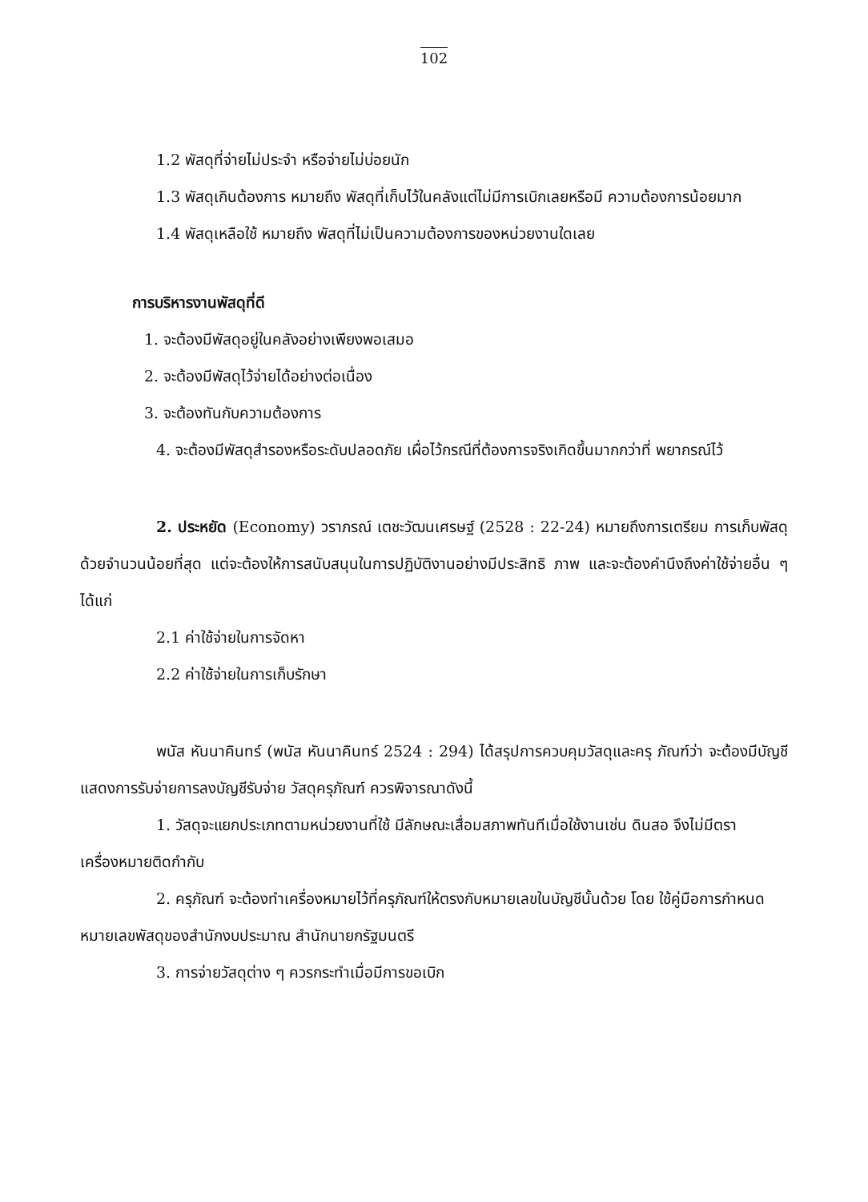102
1.2 พัสดุที่จ่ายไม่ประจำ หรือจ่ายไม่บ่อยนัก
1.3 พัสดุเกินต้องการ หมายถึง พัสดุที่เก็บไว้ในคลังแต่ไม่มีการเบิกเลยหรือมี ความต้องการน้อยมาก
1.4 พัสดุเหลือใช้ หมายถึง พัสดุที่ไม่เป็นความต้องการของหน่วยงานใดเลย
การบริหารงานพัสดุที่ดี
1. จะต้องมีพัสดุอยู่ในคลังอย่างเพียงพอเสมอ
2. จะต้องมีพัสดุไว้จ่ายได้อย่างต่อเนื่อง
3. จะต้องทันกับความต้องการ
4. จะต้องมีพัสดุสำรองหรือระดับปลอดภัย เผื่อไว้กรณีที่ต้องการจริงเกิดขึ้นมากกว่าที่ พยากรณ์ไว้
2. ประหยัด (Economy) วราภรณ์ เตชะวัฒนเศรษฐ์ (2528 : 22-24) หมายถึงการเตรียม การเก็บพัสดุด้วยจำนวนน้อยที่สุด แต่จะต้องให้การสนับสนุนในการปฏิบัติงานอย่างมีประสิทธิ ภาพ และจะต้องคำนึงถึงค่าใช้จ่ายอื่น ๆ ได้แก่
2.1 ค่าใช้จ่ายในการจัดหา
2.2 ค่าใช้จ่ายในการเก็บรักษา
พนัส หันนาคินทร์ (พนัส หันนาคินทร์ 2524 : 294) ได้สรุปการควบคุมวัสดุและครุ ภัณฑ์ว่า จะต้องมีบัญชีแสดงการรับจ่ายการลงบัญชีรับจ่าย วัสดุครุภัณฑ์ ควรพิจารณาดังนี้
1. วัสดุจะแยกประเภทตามหน่วยงานที่ใช้ มีลักษณะเสื่อมสภาพทันทีเมื่อใช้งานเช่น ดินสอ จึงไม่มีตราเครื่องหมายติดกำกับ
2. ครุภัณฑ์ จะต้องทำเครื่องหมายไว้ที่ครุภัณฑ์ให้ตรงกับหมายเลขในบัญชีนั้นด้วย โดย ใช้คู่มือการกำหนดหมายเลขพัสดุของสำนักงบประมาณ สำนักนายกรัฐมนตรี
3. การจ่ายวัสดุต่าง ๆ ควรกระทำเมื่อมีการขอเบิก